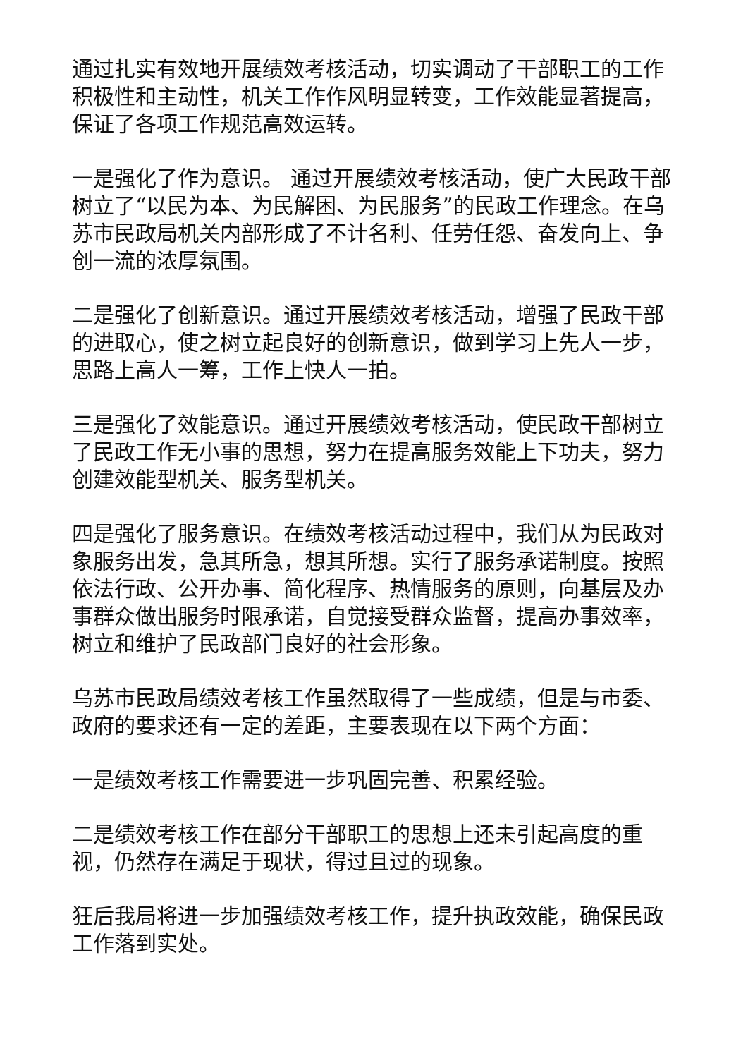通过扎实有效地开展绩效考核活动，切实调动了干部职工的工作积极性和主动性，机关工作作风明显转变，工作效能显著提高，保证了各项工作规范高效运转。
一是强化了作为意识。 通过开展绩效考核活动，使广大民政干部树立了“以民为本、为民解困、为民服务”的民政工作理念。在乌苏市民政局机关内部形成了不计名利、任劳任怨、奋发向上、争创一流的浓厚氛围。
二是强化了创新意识。通过开展绩效考核活动，增强了民政干部的进取心，使之树立起良好的创新意识，做到学习上先人一步，思路上高人一筹，工作上快人一拍。
三是强化了效能意识。通过开展绩效考核活动，使民政干部树立了民政工作无小事的思想，努力在提高服务效能上下功夫，努力创建效能型机关、服务型机关。
四是强化了服务意识。在绩效考核活动过程中，我们从为民政对象服务出发，急其所急，想其所想。实行了服务承诺制度。按照依法行政、公开办事、简化程序、热情服务的原则，向基层及办事群众做出服务时限承诺，自觉接受群众监督，提高办事效率，树立和维护了民政部门良好的社会形象。
乌苏市民政局绩效考核工作虽然取得了一些成绩，但是与市委、政府的要求还有一定的差距，主要表现在以下两个方面：
一是绩效考核工作需要进一步巩固完善、积累经验。
二是绩效考核工作在部分干部职工的思想上还未引起高度的重视，仍然存在满足于现状，得过且过的现象。
狂后我局将进一步加强绩效考核工作，提升执政效能，确保民政工作落到实处。